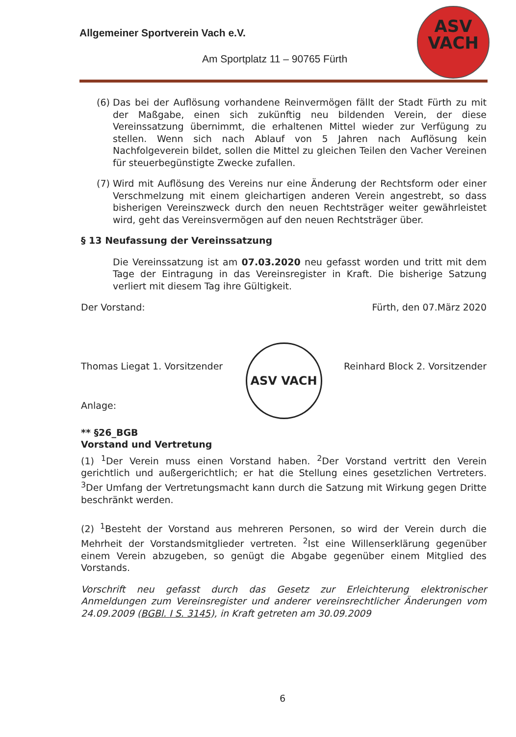Allgemeiner Sportverein Vach e.V.
Am Sportplatz 11 – 90765 Fürth
ASV
VACH
(6) Das bei der Auflösung vorhandene Reinvermögen fällt der Stadt Fürth zu mit der Maßgabe, einen sich zukünftig neu bildenden Verein, der diese Vereinssatzung übernimmt, die erhaltenen Mittel wieder zur Verfügung zu stellen. Wenn sich nach Ablauf von 5 Jahren nach Auflösung kein Nachfolgeverein bildet, sollen die Mittel zu gleichen Teilen den Vacher Vereinen für steuerbegünstigte Zwecke zufallen.
(7) Wird mit Auflösung des Vereins nur eine Änderung der Rechtsform oder einer Verschmelzung mit einem gleichartigen anderen Verein angestrebt, so dass bisherigen Vereinszweck durch den neuen Rechtsträger weiter gewährleistet wird, geht das Vereinsvermögen auf den neuen Rechtsträger über.
§ 13 Neufassung der Vereinssatzung
Die Vereinssatzung ist am 07.03.2020 neu gefasst worden und tritt mit dem Tage der Eintragung in das Vereinsregister in Kraft. Die bisherige Satzung verliert mit diesem Tag ihre Gültigkeit.
Der Vorstand: Fürth, den 07.März 2020
Thomas Liegat 1. Vorsitzender Reinhard Block 2. Vorsitzender
ASV VACH
Anlage:
** §26_BGB
Vorstand und Vertretung
(1) <sup>1</sup>Der Verein muss einen Vorstand haben. <sup>2</sup>Der Vorstand vertritt den Verein gerichtlich und außergerichtlich; er hat die Stellung eines gesetzlichen Vertreters. <sup>3</sup>Der Umfang der Vertretungsmacht kann durch die Satzung mit Wirkung gegen Dritte beschränkt werden.
(2) <sup>1</sup>Besteht der Vorstand aus mehreren Personen, so wird der Verein durch die Mehrheit der Vorstandsmitglieder vertreten. <sup>2</sup>Ist eine Willenserklärung gegenüber einem Verein abzugeben, so genügt die Abgabe gegenüber einem Mitglied des Vorstands.
Vorschrift neu gefasst durch das Gesetz zur Erleichterung elektronischer Anmeldungen zum Vereinsregister und anderer vereinsrechtlicher Änderungen vom 24.09.2009 (BGBl. I S. 3145), in Kraft getreten am 30.09.2009
6